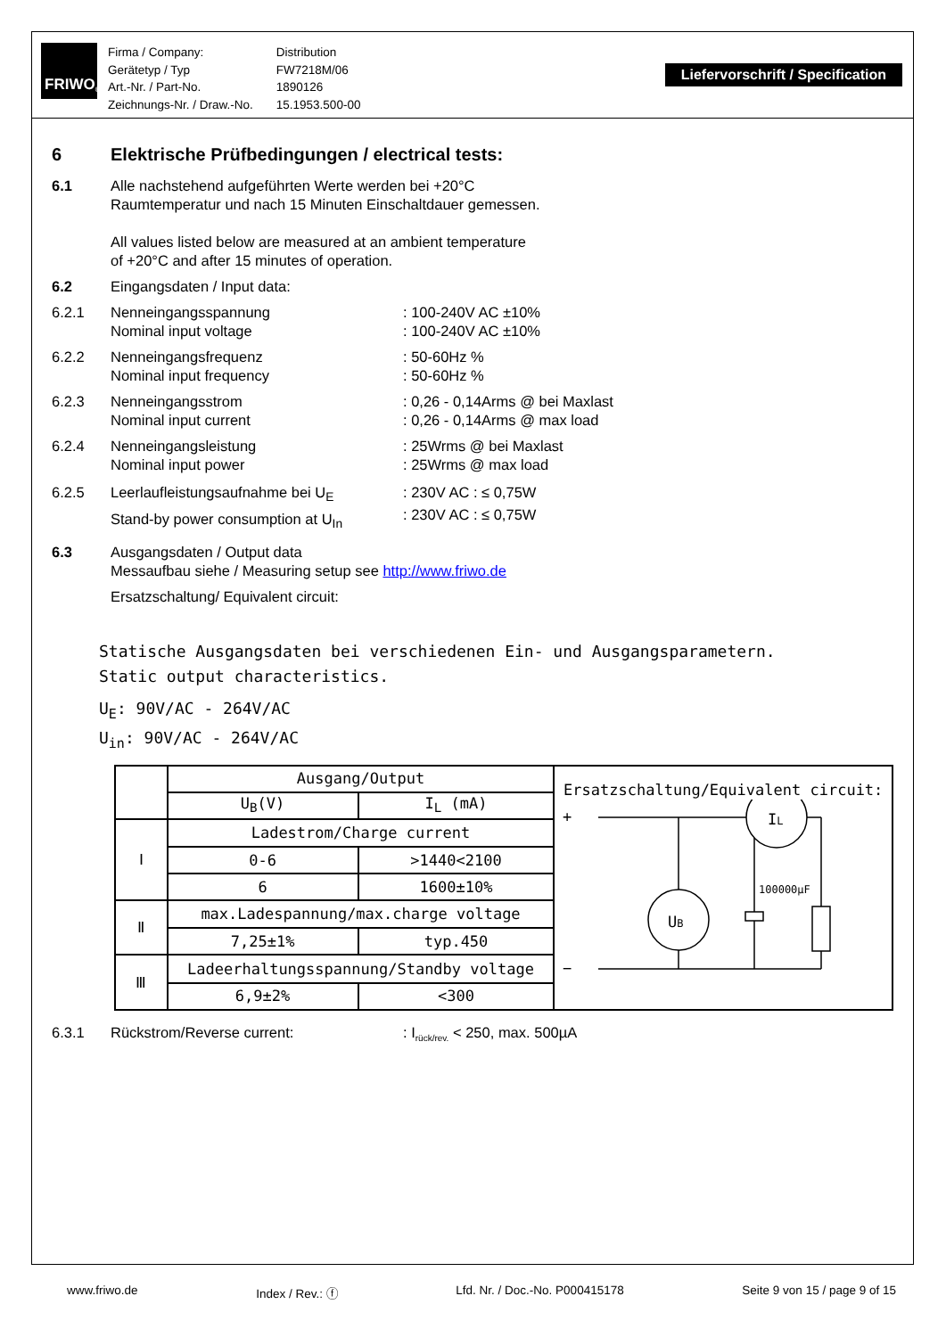FRIWO<sup>®</sup>
| Firma / Company: | Distribution |
| Gerätetyp / Typ | FW7218M/06 |
| Art.-Nr. / Part-No. | 1890126 |
| Zeichnungs-Nr. / Draw.-No. | 15.1953.500-00 |
Liefervorschrift / Specification
6 Elektrische Prüfbedingungen / electrical tests:
6.1 Alle nachstehend aufgeführten Werte werden bei +20°C
Raumtemperatur und nach 15 Minuten Einschaltdauer gemessen.
All values listed below are measured at an ambient temperature
of +20°C and after 15 minutes of operation.
6.2 Eingangsdaten / Input data:
6.2.1 Nenneingangsspannung
Nominal input voltage
: 100-240V AC ±10%
: 100-240V AC ±10%
6.2.2 Nenneingangsfrequenz
Nominal input frequency
: 50-60Hz %
: 50-60Hz %
6.2.3 Nenneingangsstrom
Nominal input current
: 0,26 - 0,14Arms @ bei Maxlast
: 0,26 - 0,14Arms @ max load
6.2.4 Nenneingangsleistung
Nominal input power
: 25Wrms @ bei Maxlast
: 25Wrms @ max load
6.2.5 Leerlaufleistungsaufnahme bei U<sub>E</sub>
Stand-by power consumption at U<sub>In</sub>
: 230V AC : ≤ 0,75W
: 230V AC : ≤ 0,75W
6.3 Ausgangsdaten / Output data
Messaufbau siehe / Measuring setup see http://www.friwo.de
Ersatzschaltung/ Equivalent circuit:
Statische Ausgangsdaten bei verschiedenen Ein- und Ausgangsparametern.
Static output characteristics.
U<sub>E</sub>: 90V/AC - 264V/AC
U<sub>in</sub>: 90V/AC - 264V/AC
| | Ausgang/Output | | Ersatzschaltung/Equivalent circuit: + − U B I L 100000µF |
| | U<sub>B</sub>(V) | I<sub>L</sub> (mA) | |
| Ⅰ | Ladestrom/Charge current | | |
| | 0-6 | >1440<2100 | |
| | 6 | 1600±10% | |
| Ⅱ | max.Ladespannung/max.charge voltage | | |
| | 7,25±1% | typ.450 | |
| Ⅲ | Ladeerhaltungsspannung/Standby voltage | | |
| | 6,9±2% | <300 | |
6.3.1 Rückstrom/Reverse current: : I<sub>rück/rev.</sub> < 250, max. 500µA
www.friwo.de Index / Rev.: ⓕ Lfd. Nr. / Doc.-No. P000415178 Seite 9 von 15 / page 9 of 15